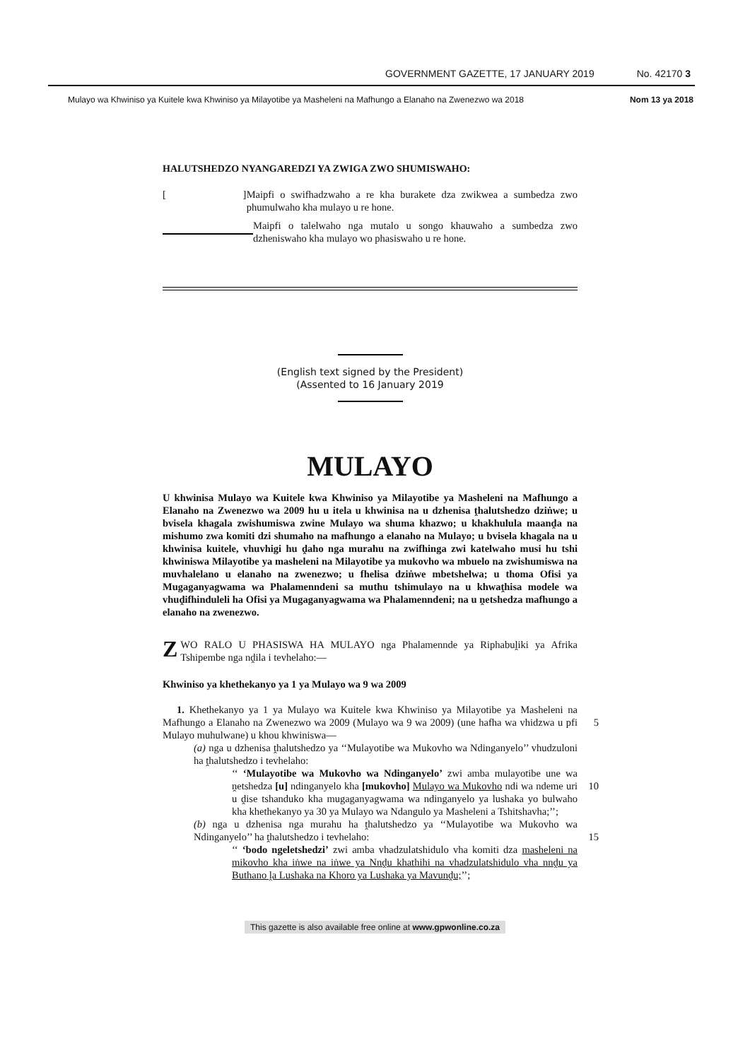GOVERNMENT GAZETTE, 17 JANUARY 2019 No. 42170 3
Mulayo wa Khwiniso ya Kuitele kwa Khwiniso ya Milayotibe ya Masheleni na Mafhungo a Elanaho na Zwenezwo wa 2018 Nom 13 ya 2018
HALUTSHEDZO NYANGAREDZI YA ZWIGA ZWO SHUMISWAHO:
[ ]
Maipfi o swifhadzwaho a re kha burakete dza zwikwea a sumbedza zwo phumulwaho kha mulayo u re hone.
Maipfi o talelwaho nga mutalo u songo khauwaho a sumbedza zwo dzheniswaho kha mulayo wo phasiswaho u re hone.
(English text signed by the President)
(Assented to 16 January 2019
MULAYO
U khwinisa Mulayo wa Kuitele kwa Khwiniso ya Milayotibe ya Masheleni na Mafhungo a Elanaho na Zwenezwo wa 2009 hu u itela u khwinisa na u dzhenisa ṱhalutshedzo dziṅwe; u bvisela khagala zwishumiswa zwine Mulayo wa shuma khazwo; u khakhulula maanḓa na mishumo zwa komiti dzi shumaho na mafhungo a elanaho na Mulayo; u bvisela khagala na u khwinisa kuitele, vhuvhigi hu ḓaho nga murahu na zwifhinga zwi katelwaho musi hu tshi khwiniswa Milayotibe ya masheleni na Milayotibe ya mukovho wa mbuelo na zwishumiswa na muvhalelano u elanaho na zwenezwo; u fhelisa dziṅwe mbetshelwa; u thoma Ofisi ya Mugaganyagwama wa Phalamenndeni sa muthu tshimulayo na u khwaṱhisa modele wa vhuḓifhinduleli ha Ofisi ya Mugaganyagwama wa Phalamenndeni; na u ṋetshedza mafhungo a elanaho na zwenezwo.
ZWO RALO U PHASISWA HA MULAYO nga Phalamennde ya Riphabuḽiki ya Afrika Tshipembe nga nḓila i tevhelaho:—
Khwiniso ya khethekanyo ya 1 ya Mulayo wa 9 wa 2009
1. Khethekanyo ya 1 ya Mulayo wa Kuitele kwa Khwiniso ya Milayotibe ya Masheleni na Mafhungo a Elanaho na Zwenezwo wa 2009 (Mulayo wa 9 wa 2009) (une 5 hafha wa vhidzwa u pfi Mulayo muhulwane) u khou khwiniswa—
(a) nga u dzhenisa ṱhalutshedzo ya ‘‘Mulayotibe wa Mukovho wa Ndinganyelo’’ vhudzuloni ha ṱhalutshedzo i tevhelaho:
‘‘ ‘Mulayotibe wa Mukovho wa Ndinganyelo’ zwi amba mulayotibe une wa ṋetshedza [u] ndinganyelo kha [mukovho] Mulayo wa Mukovho 10 ndi wa ndeme uri u ḓise tshanduko kha mugaganyagwama wa ndinganyelo ya lushaka yo bulwaho kha khethekanyo ya 30 ya Mulayo wa Ndangulo ya Masheleni a Tshitshavha;’’;
(b) nga u dzhenisa nga murahu ha ṱhalutshedzo ya ‘‘Mulayotibe wa Mukovho wa Ndinganyelo’’ ha ṱhalutshedzo i tevhelaho: 15
‘‘ ‘bodo ngeletshedzi’ zwi amba vhadzulatshidulo vha komiti dza masheleni na mikovho kha iṅwe na iṅwe ya Nnḓu khathihi na vhadzulatshidulo vha nnḓu ya Buthano ḽa Lushaka na Khoro ya Lushaka ya Mavunḓu;’’;
This gazette is also available free online at www.gpwonline.co.za